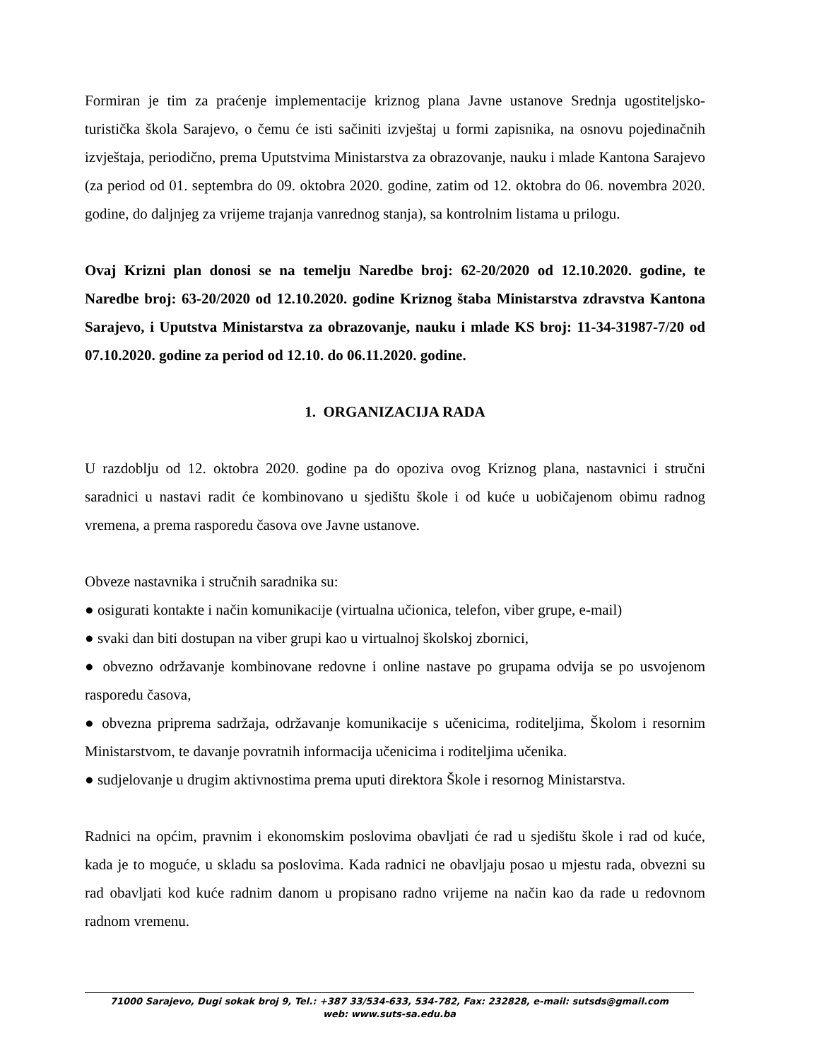Formiran je tim za praćenje implementacije kriznog plana Javne ustanove Srednja ugostiteljsko-turistička škola Sarajevo, o čemu će isti sačiniti izvještaj u formi zapisnika, na osnovu pojedinačnih izvještaja, periodično, prema Uputstvima Ministarstva za obrazovanje, nauku i mlade Kantona Sarajevo (za period od 01. septembra do 09. oktobra 2020. godine, zatim od 12. oktobra do 06. novembra 2020. godine, do daljnjeg za vrijeme trajanja vanrednog stanja), sa kontrolnim listama u prilogu.
Ovaj Krizni plan donosi se na temelju Naredbe broj: 62-20/2020 od 12.10.2020. godine, te Naredbe broj: 63-20/2020 od 12.10.2020. godine Kriznog štaba Ministarstva zdravstva Kantona Sarajevo, i Uputstva Ministarstva za obrazovanje, nauku i mlade KS broj: 11-34-31987-7/20 od 07.10.2020. godine za period od 12.10. do 06.11.2020. godine.
1. ORGANIZACIJA RADA
U razdoblju od 12. oktobra 2020. godine pa do opoziva ovog Kriznog plana, nastavnici i stručni saradnici u nastavi radit će kombinovano u sjedištu škole i od kuće u uobičajenom obimu radnog vremena, a prema rasporedu časova ove Javne ustanove.
Obveze nastavnika i stručnih saradnika su:
● osigurati kontakte i način komunikacije (virtualna učionica, telefon, viber grupe, e-mail)
● svaki dan biti dostupan na viber grupi kao u virtualnoj školskoj zbornici,
● obvezno održavanje kombinovane redovne i online nastave po grupama odvija se po usvojenom rasporedu časova,
● obvezna priprema sadržaja, održavanje komunikacije s učenicima, roditeljima, Školom i resornim Ministarstvom, te davanje povratnih informacija učenicima i roditeljima učenika.
● sudjelovanje u drugim aktivnostima prema uputi direktora Škole i resornog Ministarstva.
Radnici na općim, pravnim i ekonomskim poslovima obavljati će rad u sjedištu škole i rad od kuće, kada je to moguće, u skladu sa poslovima. Kada radnici ne obavljaju posao u mjestu rada, obvezni su rad obavljati kod kuće radnim danom u propisano radno vrijeme na način kao da rade u redovnom radnom vremenu.
71000 Sarajevo, Dugi sokak broj 9, Tel.: +387 33/534-633, 534-782, Fax: 232828, e-mail: sutsds@gmail.com
web: www.suts-sa.edu.ba